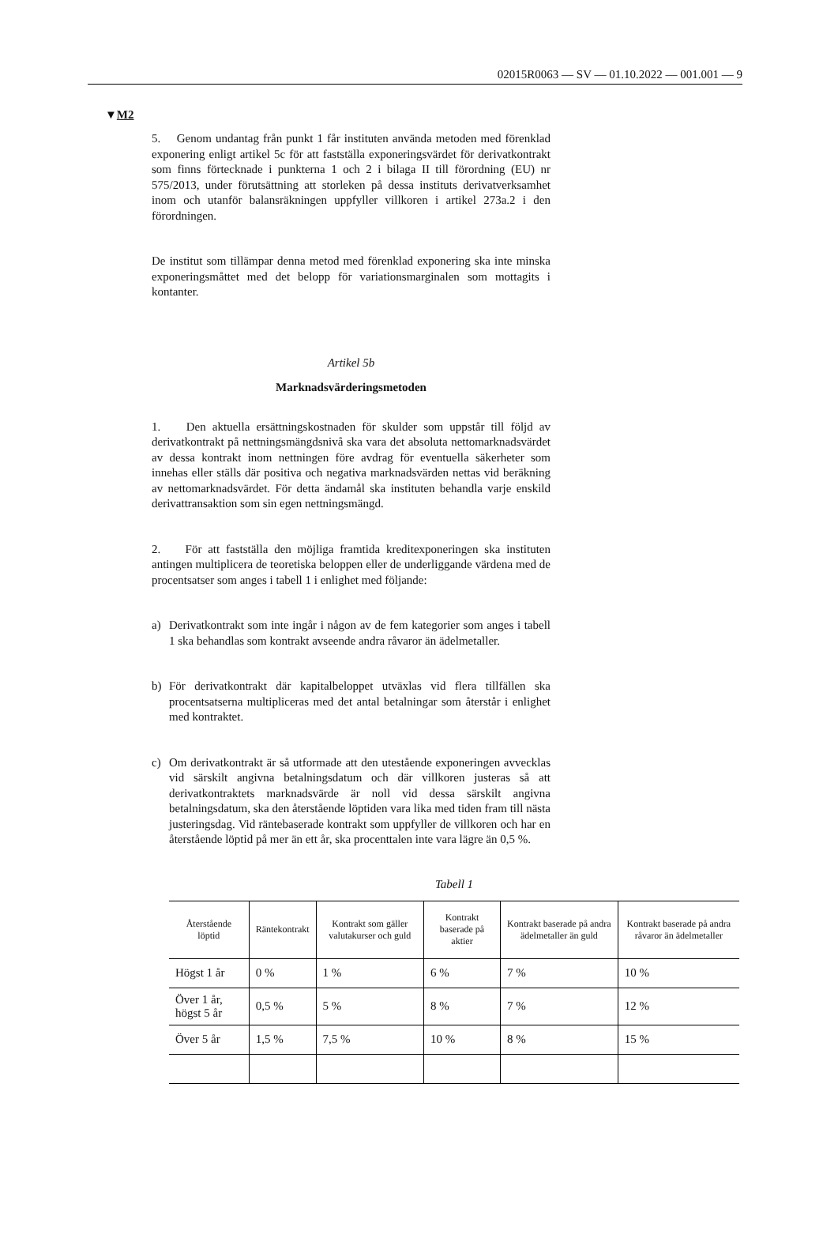02015R0063 — SV — 01.10.2022 — 001.001 — 9
▼M2
5. Genom undantag från punkt 1 får instituten använda metoden med förenklad exponering enligt artikel 5c för att fastställa exponeringsvärdet för derivatkontrakt som finns förtecknade i punkterna 1 och 2 i bilaga II till förordning (EU) nr 575/2013, under förutsättning att storleken på dessa instituts derivatverksamhet inom och utanför balansräkningen uppfyller villkoren i artikel 273a.2 i den förordningen.
De institut som tillämpar denna metod med förenklad exponering ska inte minska exponeringsmåttet med det belopp för variationsmarginalen som mottagits i kontanter.
Artikel 5b
Marknadsvärderingsmetoden
1. Den aktuella ersättningskostnaden för skulder som uppstår till följd av derivatkontrakt på nettningsmängdsnivå ska vara det absoluta nettomarknadsvärdet av dessa kontrakt inom nettningen före avdrag för eventuella säkerheter som innehas eller ställs där positiva och negativa marknadsvärden nettas vid beräkning av nettomarknadsvärdet. För detta ändamål ska instituten behandla varje enskild derivattransaktion som sin egen nettningsmängd.
2. För att fastställa den möjliga framtida kreditexponeringen ska instituten antingen multiplicera de teoretiska beloppen eller de underliggande värdena med de procentsatser som anges i tabell 1 i enlighet med följande:
a) Derivatkontrakt som inte ingår i någon av de fem kategorier som anges i tabell 1 ska behandlas som kontrakt avseende andra råvaror än ädelmetaller.
b) För derivatkontrakt där kapitalbeloppet utväxlas vid flera tillfällen ska procentsatserna multipliceras med det antal betalningar som återstår i enlighet med kontraktet.
c) Om derivatkontrakt är så utformade att den utestående exponeringen avvecklas vid särskilt angivna betalningsdatum och där villkoren justeras så att derivatkontraktets marknadsvärde är noll vid dessa särskilt angivna betalningsdatum, ska den återstående löptiden vara lika med tiden fram till nästa justeringsdag. Vid räntebaserade kontrakt som uppfyller de villkoren och har en återstående löptid på mer än ett år, ska procenttalen inte vara lägre än 0,5 %.
Tabell 1
| Återstående löptid | Räntekontrakt | Kontrakt som gäller valutakurser och guld | Kontrakt baserade på aktier | Kontrakt baserade på andra ädelmetaller än guld | Kontrakt baserade på andra råvaror än ädelmetaller |
| --- | --- | --- | --- | --- | --- |
| Högst 1 år | 0 % | 1 % | 6 % | 7 % | 10 % |
| Över 1 år, högst 5 år | 0,5 % | 5 % | 8 % | 7 % | 12 % |
| Över 5 år | 1,5 % | 7,5 % | 10 % | 8 % | 15 % |